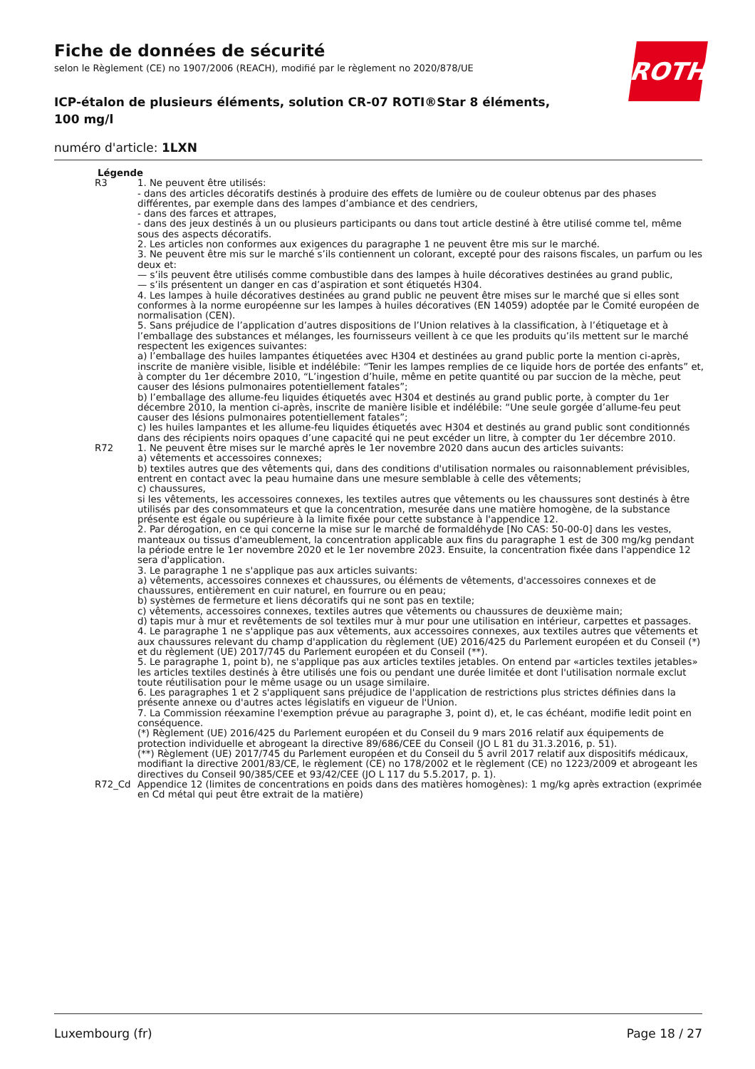Fiche de données de sécurité
selon le Règlement (CE) no 1907/2006 (REACH), modifié par le règlement no 2020/878/UE
ICP-étalon de plusieurs éléments, solution CR-07 ROTI®Star 8 éléments, 100 mg/l
numéro d'article: 1LXN
ROTH
Légende
| R3 | 1. Ne peuvent être utilisés: - dans des articles décoratifs destinés à produire des effets de lumière ou de couleur obtenus par des phases différentes, par exemple dans des lampes d’ambiance et des cendriers, - dans des farces et attrapes, - dans des jeux destinés à un ou plusieurs participants ou dans tout article destiné à être utilisé comme tel, même sous des aspects décoratifs. 2. Les articles non conformes aux exigences du paragraphe 1 ne peuvent être mis sur le marché. 3. Ne peuvent être mis sur le marché s’ils contiennent un colorant, excepté pour des raisons fiscales, un parfum ou les deux et: — s’ils peuvent être utilisés comme combustible dans des lampes à huile décoratives destinées au grand public, — s’ils présentent un danger en cas d’aspiration et sont étiquetés H304. 4. Les lampes à huile décoratives destinées au grand public ne peuvent être mises sur le marché que si elles sont conformes à la norme européenne sur les lampes à huiles décoratives (EN 14059) adoptée par le Comité européen de normalisation (CEN). 5. Sans préjudice de l’application d’autres dispositions de l’Union relatives à la classification, à l’étiquetage et à l’emballage des substances et mélanges, les fournisseurs veillent à ce que les produits qu’ils mettent sur le marché respectent les exigences suivantes: a) l’emballage des huiles lampantes étiquetées avec H304 et destinées au grand public porte la mention ci-après, inscrite de manière visible, lisible et indélébile: “Tenir les lampes remplies de ce liquide hors de portée des enfants” et, à compter du 1er décembre 2010, “L’ingestion d’huile, même en petite quantité ou par succion de la mèche, peut causer des lésions pulmonaires potentiellement fatales”; b) l’emballage des allume-feu liquides étiquetés avec H304 et destinés au grand public porte, à compter du 1er décembre 2010, la mention ci-après, inscrite de manière lisible et indélébile: “Une seule gorgée d’allume-feu peut causer des lésions pulmonaires potentiellement fatales”; c) les huiles lampantes et les allume-feu liquides étiquetés avec H304 et destinés au grand public sont conditionnés dans des récipients noirs opaques d’une capacité qui ne peut excéder un litre, à compter du 1er décembre 2010. |
| R72 | 1. Ne peuvent être mises sur le marché après le 1er novembre 2020 dans aucun des articles suivants: a) vêtements et accessoires connexes; b) textiles autres que des vêtements qui, dans des conditions d'utilisation normales ou raisonnablement prévisibles, entrent en contact avec la peau humaine dans une mesure semblable à celle des vêtements; c) chaussures, si les vêtements, les accessoires connexes, les textiles autres que vêtements ou les chaussures sont destinés à être utilisés par des consommateurs et que la concentration, mesurée dans une matière homogène, de la substance présente est égale ou supérieure à la limite fixée pour cette substance à l'appendice 12. 2. Par dérogation, en ce qui concerne la mise sur le marché de formaldéhyde [No CAS: 50-00-0] dans les vestes, manteaux ou tissus d'ameublement, la concentration applicable aux fins du paragraphe 1 est de 300 mg/kg pendant la période entre le 1er novembre 2020 et le 1er novembre 2023. Ensuite, la concentration fixée dans l'appendice 12 sera d'application. 3. Le paragraphe 1 ne s'applique pas aux articles suivants: a) vêtements, accessoires connexes et chaussures, ou éléments de vêtements, d'accessoires connexes et de chaussures, entièrement en cuir naturel, en fourrure ou en peau; b) systèmes de fermeture et liens décoratifs qui ne sont pas en textile; c) vêtements, accessoires connexes, textiles autres que vêtements ou chaussures de deuxième main; d) tapis mur à mur et revêtements de sol textiles mur à mur pour une utilisation en intérieur, carpettes et passages. 4. Le paragraphe 1 ne s'applique pas aux vêtements, aux accessoires connexes, aux textiles autres que vêtements et aux chaussures relevant du champ d'application du règlement (UE) 2016/425 du Parlement européen et du Conseil (*) et du règlement (UE) 2017/745 du Parlement européen et du Conseil (**). 5. Le paragraphe 1, point b), ne s'applique pas aux articles textiles jetables. On entend par «articles textiles jetables» les articles textiles destinés à être utilisés une fois ou pendant une durée limitée et dont l'utilisation normale exclut toute réutilisation pour le même usage ou un usage similaire. 6. Les paragraphes 1 et 2 s'appliquent sans préjudice de l'application de restrictions plus strictes définies dans la présente annexe ou d'autres actes législatifs en vigueur de l'Union. 7. La Commission réexamine l'exemption prévue au paragraphe 3, point d), et, le cas échéant, modifie ledit point en conséquence. (*) Règlement (UE) 2016/425 du Parlement européen et du Conseil du 9 mars 2016 relatif aux équipements de protection individuelle et abrogeant la directive 89/686/CEE du Conseil (JO L 81 du 31.3.2016, p. 51). (**) Règlement (UE) 2017/745 du Parlement européen et du Conseil du 5 avril 2017 relatif aux dispositifs médicaux, modifiant la directive 2001/83/CE, le règlement (CE) no 178/2002 et le règlement (CE) no 1223/2009 et abrogeant les directives du Conseil 90/385/CEE et 93/42/CEE (JO L 117 du 5.5.2017, p. 1). |
| R72_Cd | Appendice 12 (limites de concentrations en poids dans des matières homogènes): 1 mg/kg après extraction (exprimée en Cd métal qui peut être extrait de la matière) |
Luxembourg (fr) Page 18 / 27